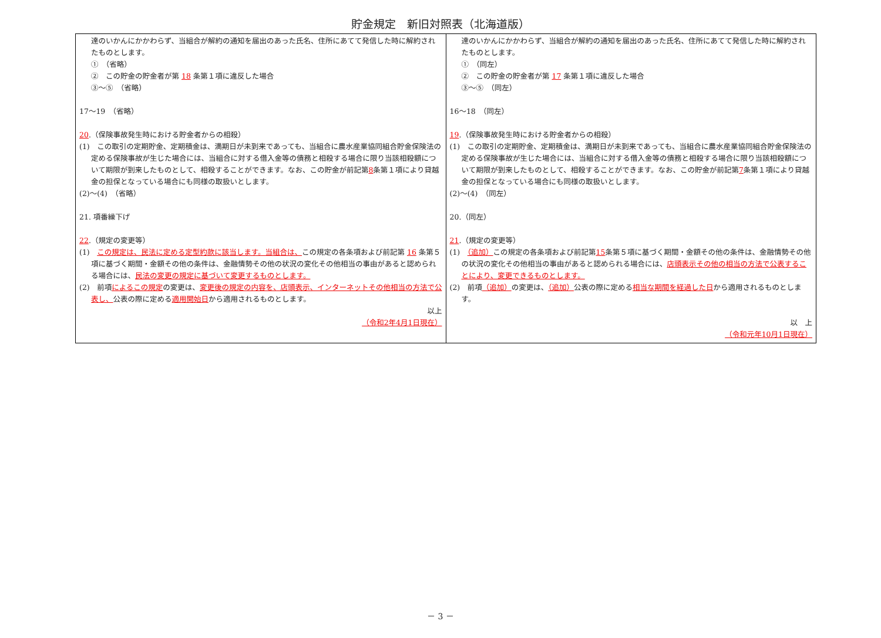貯金規定　新旧対照表（北海道版）
| 達のいかんにかかわらず、当組合が解約の通知を届出のあった氏名、住所にあてて発信した時に解約されたものとします。 ① （省略） ② この貯金の貯金者が第 18 条第１項に違反した場合 ③～⑤ （省略） 17～19 （省略） 20 .（保険事故発生時における貯金者からの相殺） (1) この取引の定期貯金、定期積金は、満期日が未到来であっても、当組合に農水産業協同組合貯金保険法の定める保険事故が生じた場合には、当組合に対する借入金等の債務と相殺する場合に限り当該相殺額について期限が到来したものとして、相殺することができます。なお、この貯金が前記第 8 条第１項により貸越金の担保となっている場合にも同様の取扱いとします。 (2)～(4) （省略） 21. 項番繰下げ 22 .（規定の変更等） (1) この規定は、民法に定める定型約款に該当します。当組合は、 この規定の各条項および前記第 16 条第５項に基づく期間・金額その他の条件は、金融情勢その他の状況の変化その他相当の事由があると認められる場合には、 民法の変更の規定に基づいて変更するものとします。 (2) 前項 によるこの規定 の変更は、 変更後の規定の内容を、店頭表示、インターネットその他相当の方法で公表し、 公表の際に定める 適用開始日 から適用されるものとします。 以上 （令和2年4月1日現在） | 達のいかんにかかわらず、当組合が解約の通知を届出のあった氏名、住所にあてて発信した時に解約されたものとします。 ① （同左） ② この貯金の貯金者が第 17 条第１項に違反した場合 ③～⑤ （同左） 16～18 （同左） 19 .（保険事故発生時における貯金者からの相殺） (1) この取引の定期貯金、定期積金は、満期日が未到来であっても、当組合に農水産業協同組合貯金保険法の定める保険事故が生じた場合には、当組合に対する借入金等の債務と相殺する場合に限り当該相殺額について期限が到来したものとして、相殺することができます。なお、この貯金が前記第 7 条第１項により貸越金の担保となっている場合にも同様の取扱いとします。 (2)～(4) （同左） 20.（同左） 21 .（規定の変更等） (1) （追加） この規定の各条項および前記第 15 条第５項に基づく期間・金額その他の条件は、金融情勢その他の状況の変化その他相当の事由があると認められる場合には、 店頭表示その他の相当の方法で公表することにより、変更できるものとします。 (2) 前項 （追加） の変更は、 （追加） 公表の際に定める 相当な期間を経過した日 から適用されるものとします。 以 上 （令和元年10月1日現在） |
－ 3 －